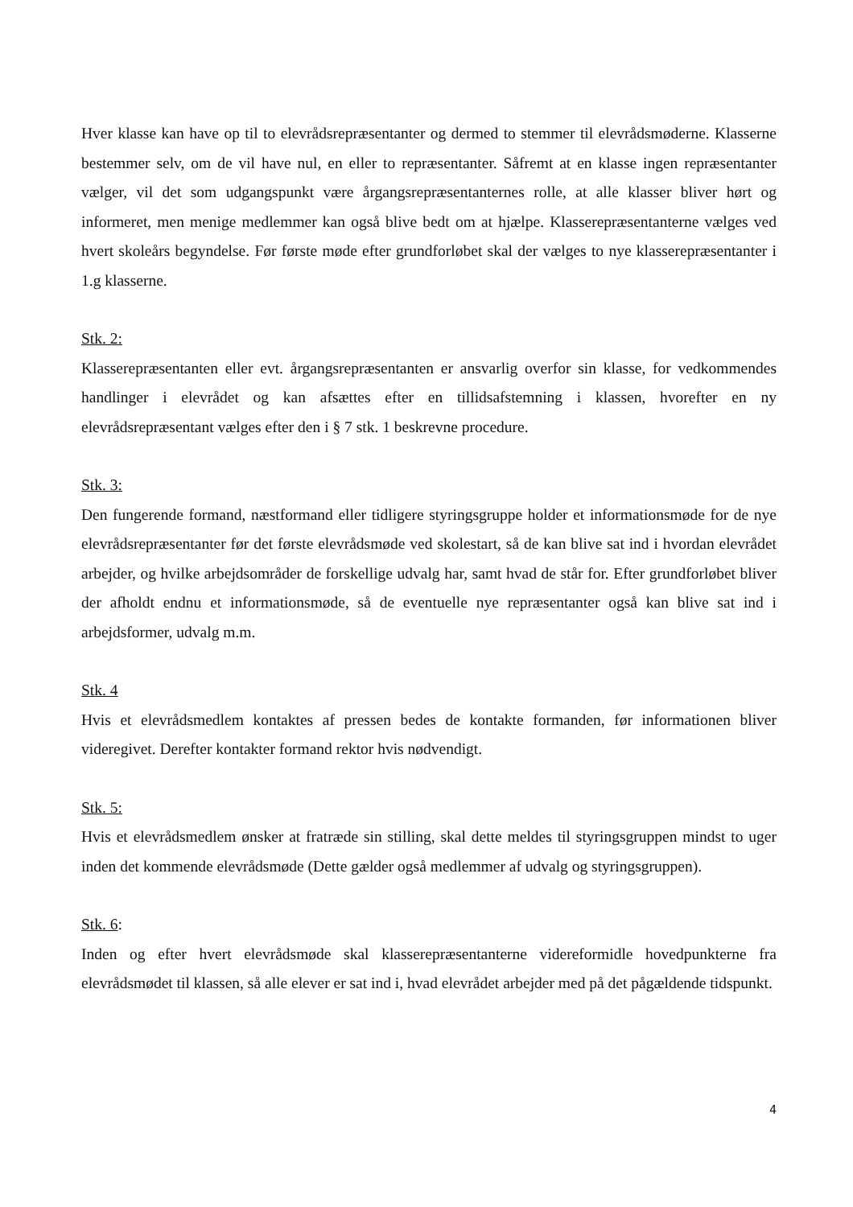Hver klasse kan have op til to elevrådsrepræsentanter og dermed to stemmer til elevrådsmøderne. Klasserne bestemmer selv, om de vil have nul, en eller to repræsentanter. Såfremt at en klasse ingen repræsentanter vælger, vil det som udgangspunkt være årgangsrepræsentanternes rolle, at alle klasser bliver hørt og informeret, men menige medlemmer kan også blive bedt om at hjælpe. Klasserepræsentanterne vælges ved hvert skoleårs begyndelse. Før første møde efter grundforløbet skal der vælges to nye klasserepræsentanter i 1.g klasserne.
Stk. 2:
Klasserepræsentanten eller evt. årgangsrepræsentanten er ansvarlig overfor sin klasse, for vedkommendes handlinger i elevrådet og kan afsættes efter en tillidsafstemning i klassen, hvorefter en ny elevrådsrepræsentant vælges efter den i § 7 stk. 1 beskrevne procedure.
Stk. 3:
Den fungerende formand, næstformand eller tidligere styringsgruppe holder et informationsmøde for de nye elevrådsrepræsentanter før det første elevrådsmøde ved skolestart, så de kan blive sat ind i hvordan elevrådet arbejder, og hvilke arbejdsområder de forskellige udvalg har, samt hvad de står for. Efter grundforløbet bliver der afholdt endnu et informationsmøde, så de eventuelle nye repræsentanter også kan blive sat ind i arbejdsformer, udvalg m.m.
Stk. 4
Hvis et elevrådsmedlem kontaktes af pressen bedes de kontakte formanden, før informationen bliver videregivet. Derefter kontakter formand rektor hvis nødvendigt.
Stk. 5:
Hvis et elevrådsmedlem ønsker at fratræde sin stilling, skal dette meldes til styringsgruppen mindst to uger inden det kommende elevrådsmøde (Dette gælder også medlemmer af udvalg og styringsgruppen).
Stk. 6:
Inden og efter hvert elevrådsmøde skal klasserepræsentanterne videreformidle hovedpunkterne fra elevrådsmødet til klassen, så alle elever er sat ind i, hvad elevrådet arbejder med på det pågældende tidspunkt.
4